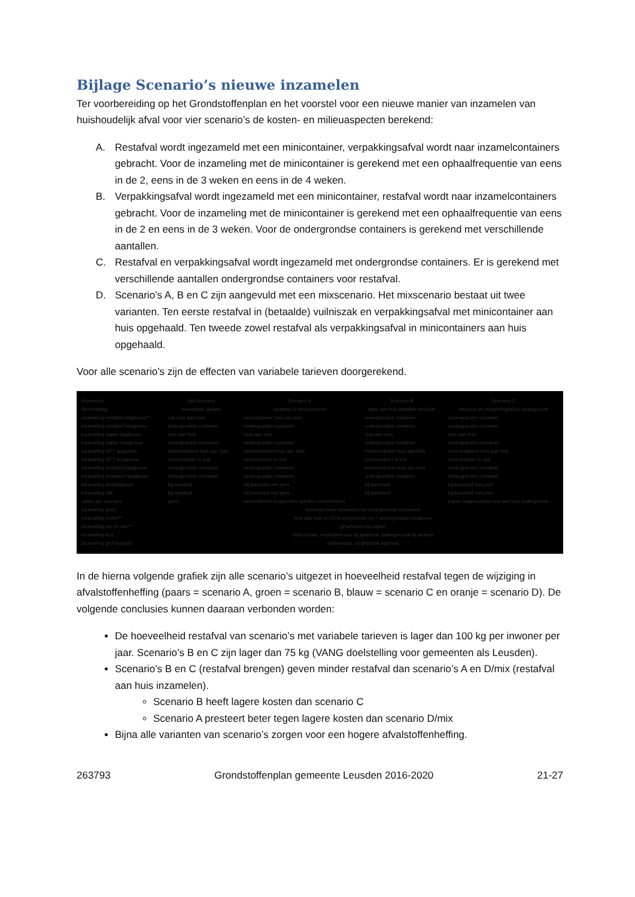Bijlage Scenario’s nieuwe inzamelen
Ter voorbereiding op het Grondstoffenplan en het voorstel voor een nieuwe manier van inzamelen van huishoudelijk afval voor vier scenario’s de kosten- en milieuaspecten berekend:
A. Restafval wordt ingezameld met een minicontainer, verpakkingsafval wordt naar inzamelcontainers gebracht. Voor de inzameling met de minicontainer is gerekend met een ophaalfrequentie van eens in de 2, eens in de 3 weken en eens in de 4 weken.
B. Verpakkingsafval wordt ingezameld met een minicontainer, restafval wordt naar inzamelcontainers gebracht. Voor de inzameling met de minicontainer is gerekend met een ophaalfrequentie van eens in de 2 en eens in de 3 weken. Voor de ondergrondse containers is gerekend met verschillende aantallen.
C. Restafval en verpakkingsafval wordt ingezameld met ondergrondse containers. Er is gerekend met verschillende aantallen ondergrondse containers voor restafval.
D. Scenario’s A, B en C zijn aangevuld met een mixscenario. Het mixscenario bestaat uit twee varianten. Ten eerste restafval in (betaalde) vuilniszak en verpakkingsafval met minicontainer aan huis opgehaald. Ten tweede zowel restafval als verpakkingsafval in minicontainers aan huis opgehaald.
Voor alle scenario’s zijn de effecten van variabele tarieven doorgerekend.
| Scenario's Beschrijving | Nul Scenario bestaande situatie | Scenario A restafval in minicontainer | Scenario B alles aan huis behalve restafval | Scenario C restafval en verpakkingsafval ondergronds |
| --- | --- | --- | --- | --- |
| inzameling restafval laagbouw*** | zak huis aan huis | minicontainer huis aan huis | ondergrondse container | ondergrondse container |
| inzameling restafval hoogbouw | ondergrondse container | ondergrondse container | ondergrondse container | ondergrondse container |
| inzameling papier laagbouw | huis aan huis | huis aan huis | huis aan huis | huis aan huis |
| inzameling papier hoogbouw | ondergrondse container | ondergrondse container | ondergrondse container | ondergrondse container |
| inzameling GFT laagbouw | minicontainers huis aan huis | minicontainers huis aan huis | minicontainers huis aan huis | minicontainers huis aan huis |
| inzameling GFT hoogbouw | minicontainer in zuil | minicontainer in zuil | minicontainer in zuil | minicontainer in zuil |
| inzameling kunststof laagbouw | ondergrondse container | ondergrondse container | minicontainers huis aan huis | ondergrondse container |
| inzameling kunststof hoogbouw | ondergrondse container | ondergrondse container | ondergrondse container | ondergrondse container |
| inzameling drankkartons | bij restafval | bij kunststof met pers | bij kunststof | bij kunststof met pers |
| inzameling blik | bij restafval | bij kunststof met pers | bij kunststof | bij kunststof met pers |
| opties per scenario | geen | verschillende frequenties ophalen minicontainer | | papier laagbouw/pw huis aan huis ondergronds |
| inzameling glas* inzameling textiel** inzameling vet en olie*** inzameling kca inzameling grof huisvuil | bovengrondse containers en ondergrondse containers huis aan huis en 10 bovengrondse en 7 ondergrondse containers gescheiden bij wijken milieustraat, medicijnen ook bij apotheek, batterijen ook bij winkels milieustraat, op afspraak aan huis | | | |
In de hierna volgende grafiek zijn alle scenario’s uitgezet in hoeveelheid restafval tegen de wijziging in afvalstoffenheffing (paars = scenario A, groen = scenario B, blauw = scenario C en oranje = scenario D). De volgende conclusies kunnen daaraan verbonden worden:
De hoeveelheid restafval van scenario’s met variabele tarieven is lager dan 100 kg per inwoner per jaar. Scenario’s B en C zijn lager dan 75 kg (VANG doelstelling voor gemeenten als Leusden).
Scenario’s B en C (restafval brengen) geven minder restafval dan scenario’s A en D/mix (restafval aan huis inzamelen).
Scenario B heeft lagere kosten dan scenario C
Scenario A presteert beter tegen lagere kosten dan scenario D/mix
Bijna alle varianten van scenario’s zorgen voor een hogere afvalstoffenheffing.
263793 Grondstoffenplan gemeente Leusden 2016-2020 21-27